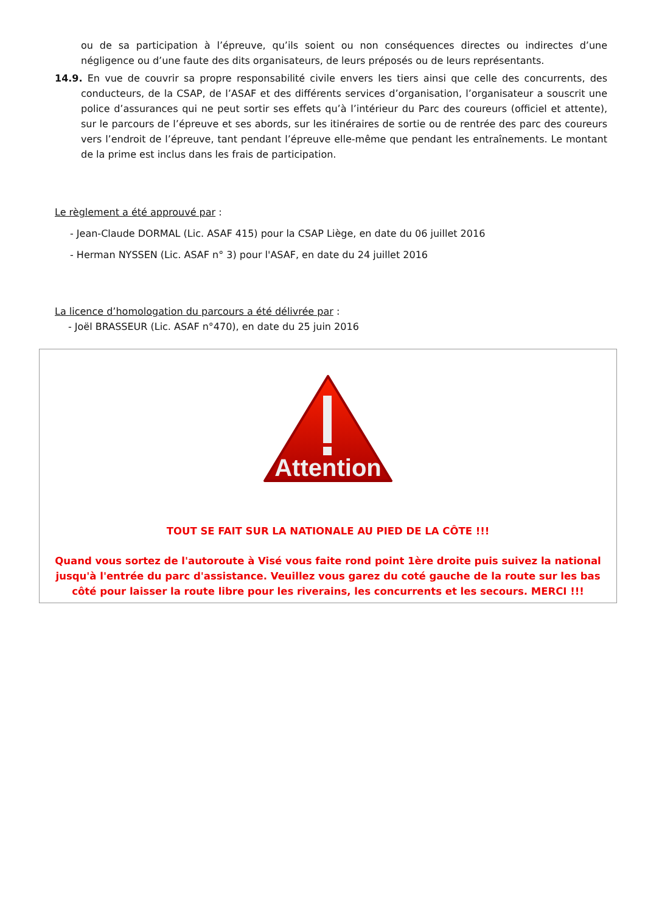ou de sa participation à l’épreuve, qu’ils soient ou non conséquences directes ou indirectes d’une négligence ou d’une faute des dits organisateurs, de leurs préposés ou de leurs représentants.
14.9. En vue de couvrir sa propre responsabilité civile envers les tiers ainsi que celle des concurrents, des conducteurs, de la CSAP, de l’ASAF et des différents services d’organisation, l’organisateur a souscrit une police d’assurances qui ne peut sortir ses effets qu’à l’intérieur du Parc des coureurs (officiel et attente), sur le parcours de l’épreuve et ses abords, sur les itinéraires de sortie ou de rentrée des parc des coureurs vers l’endroit de l’épreuve, tant pendant l’épreuve elle-même que pendant les entraînements. Le montant de la prime est inclus dans les frais de participation.
Le règlement a été approuvé par :
- Jean-Claude DORMAL (Lic. ASAF 415) pour la CSAP Liège, en date du 06 juillet 2016
- Herman NYSSEN (Lic. ASAF n° 3) pour l'ASAF, en date du 24 juillet 2016
La licence d’homologation du parcours a été délivrée par :
- Joël BRASSEUR (Lic. ASAF n°470), en date du 25 juin 2016
Attention
TOUT SE FAIT SUR LA NATIONALE AU PIED DE LA CÔTE !!!
Quand vous sortez de l'autoroute à Visé vous faite rond point 1ère droite puis suivez la national jusqu'à l'entrée du parc d'assistance. Veuillez vous garez du coté gauche de la route sur les bas côté pour laisser la route libre pour les riverains, les concurrents et les secours. MERCI !!!